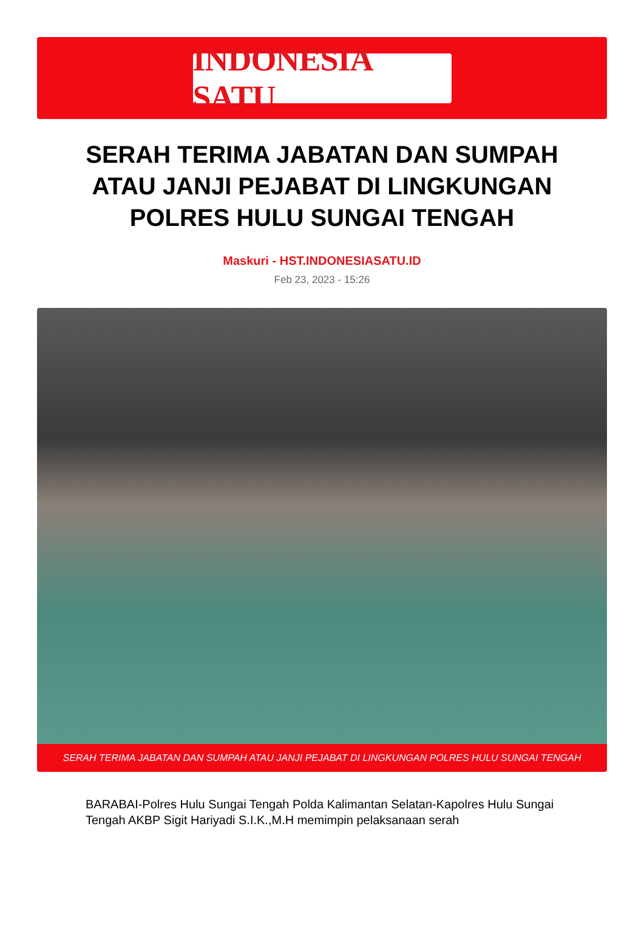INDONESIA SATU
SERAH TERIMA JABATAN DAN SUMPAH ATAU JANJI PEJABAT DI LINGKUNGAN POLRES HULU SUNGAI TENGAH
Maskuri - HST.INDONESIASATU.ID
Feb 23, 2023 - 15:26
SERAH TERIMA JABATAN DAN SUMPAH ATAU JANJI PEJABAT DI LINGKUNGAN POLRES HULU SUNGAI TENGAH
BARABAI-Polres Hulu Sungai Tengah Polda Kalimantan Selatan-Kapolres Hulu Sungai Tengah AKBP Sigit Hariyadi S.I.K.,M.H memimpin pelaksanaan serah